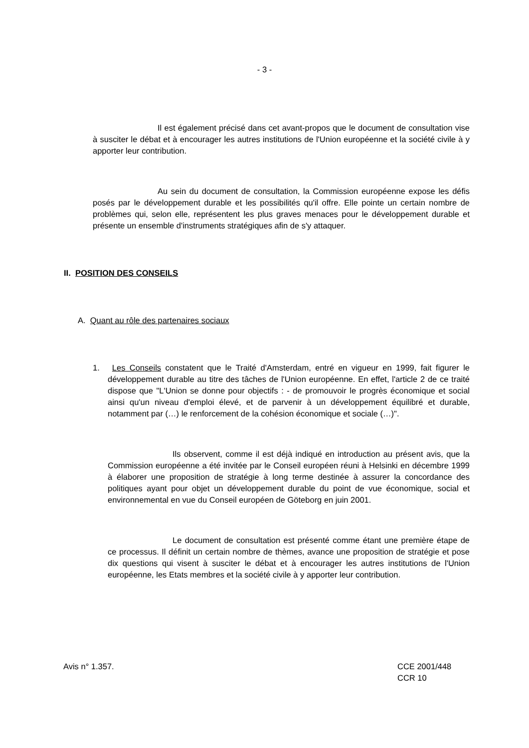- 3 -
Il est également précisé dans cet avant-propos que le document de consultation vise à susciter le débat et à encourager les autres institutions de l'Union européenne et la société civile à y apporter leur contribution.
Au sein du document de consultation, la Commission européenne expose les défis posés par le développement durable et les possibilités qu'il offre. Elle pointe un certain nombre de problèmes qui, selon elle, représentent les plus graves menaces pour le développement durable et présente un ensemble d'instruments stratégiques afin de s'y attaquer.
II. POSITION DES CONSEILS
A. Quant au rôle des partenaires sociaux
1. Les Conseils constatent que le Traité d'Amsterdam, entré en vigueur en 1999, fait figurer le développement durable au titre des tâches de l'Union européenne. En effet, l'article 2 de ce traité dispose que "L'Union se donne pour objectifs : - de promouvoir le progrès économique et social ainsi qu'un niveau d'emploi élevé, et de parvenir à un développement équilibré et durable, notamment par (…) le renforcement de la cohésion économique et sociale (…)".
Ils observent, comme il est déjà indiqué en introduction au présent avis, que la Commission européenne a été invitée par le Conseil européen réuni à Helsinki en décembre 1999 à élaborer une proposition de stratégie à long terme destinée à assurer la concordance des politiques ayant pour objet un développement durable du point de vue économique, social et environnemental en vue du Conseil européen de Göteborg en juin 2001.
Le document de consultation est présenté comme étant une première étape de ce processus. Il définit un certain nombre de thèmes, avance une proposition de stratégie et pose dix questions qui visent à susciter le débat et à encourager les autres institutions de l'Union européenne, les Etats membres et la société civile à y apporter leur contribution.
Avis n° 1.357.
CCE 2001/448
CCR 10